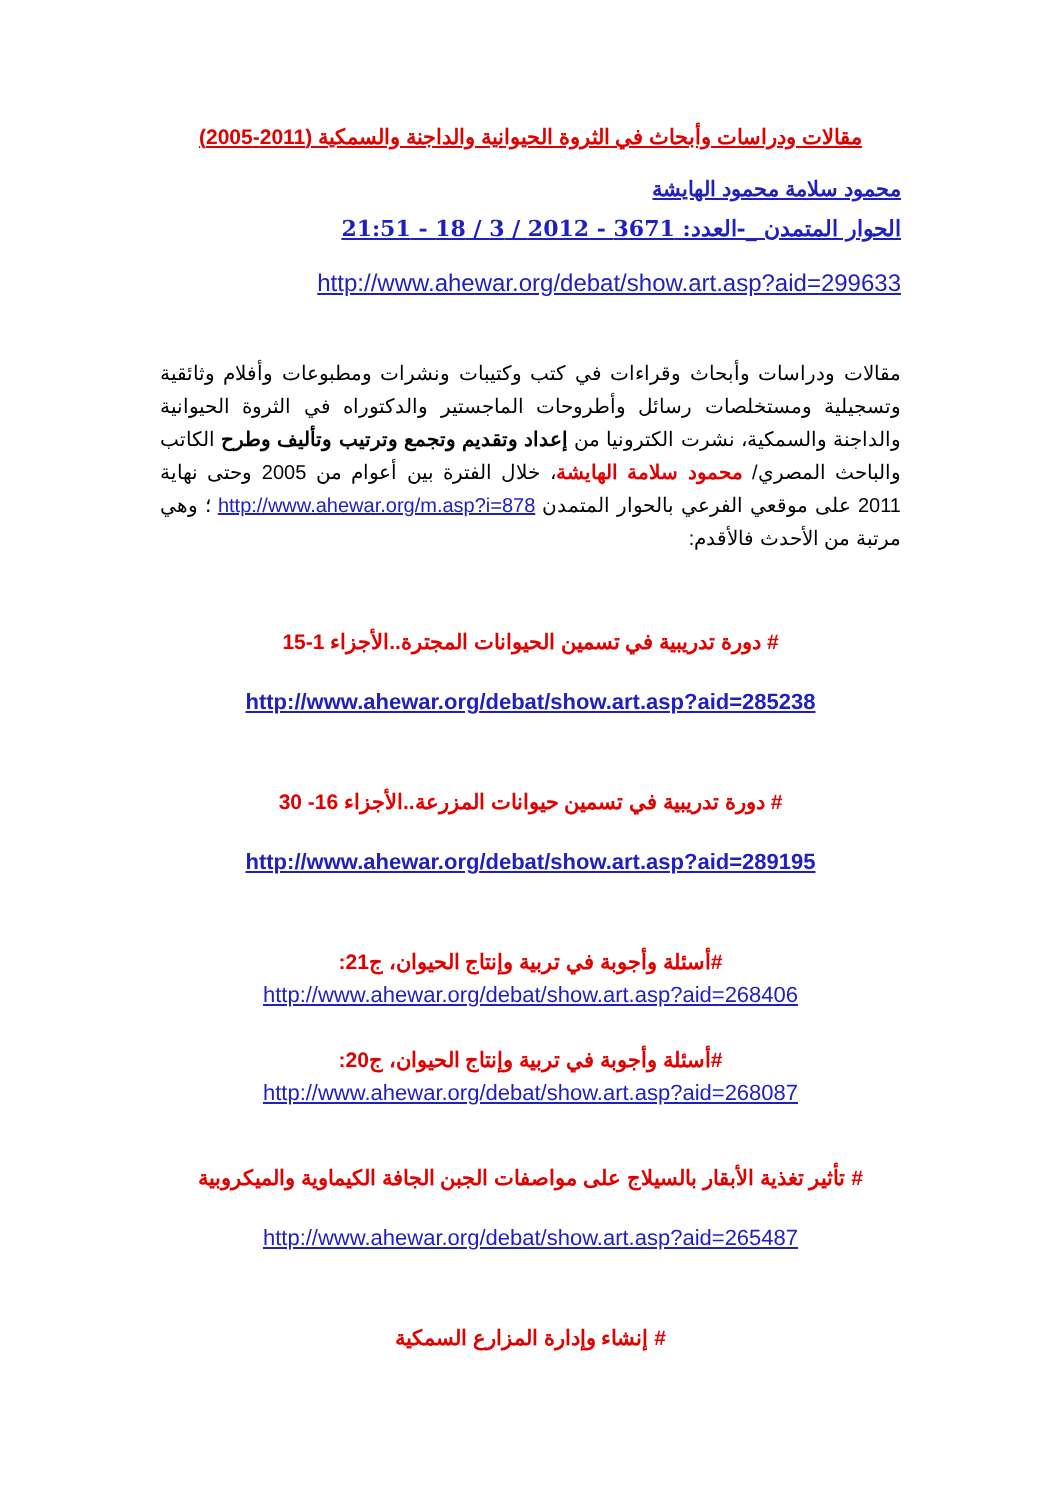مقالات ودراسات وأبحاث في الثروة الحيوانية والداجنة والسمكية (2011-2005)
محمود سلامة محمود الهايشة
الحوار المتمدن _-العدد: 3671 - 2012 / 3 / 18 - 21:51
http://www.ahewar.org/debat/show.art.asp?aid=299633
مقالات ودراسات وأبحاث وقراءات في كتب وكتيبات ونشرات ومطبوعات وأفلام وثائقية وتسجيلية ومستخلصات رسائل وأطروحات الماجستير والدكتوراه في الثروة الحيوانية والداجنة والسمكية، نشرت الكترونيا من إعداد وتقديم وتجمع وترتيب وتأليف وطرح الكاتب والباحث المصري/ محمود سلامة الهايشة، خلال الفترة بين أعوام من 2005 وحتى نهاية 2011 على موقعي الفرعي بالحوار المتمدن http://www.ahewar.org/m.asp?i=878 ؛ وهي مرتبة من الأحدث فالأقدم:
# دورة تدريبية في تسمين الحيوانات المجترة..الأجزاء 1-15
http://www.ahewar.org/debat/show.art.asp?aid=285238
# دورة تدريبية في تسمين حيوانات المزرعة..الأجزاء 16- 30
http://www.ahewar.org/debat/show.art.asp?aid=289195
#أسئلة وأجوبة في تربية وإنتاج الحيوان، ج21:
http://www.ahewar.org/debat/show.art.asp?aid=268406
#أسئلة وأجوبة في تربية وإنتاج الحيوان، ج20:
http://www.ahewar.org/debat/show.art.asp?aid=268087
# تأثير تغذية الأبقار بالسيلاج على مواصفات الجبن الجافة الكيماوية والميكروبية
http://www.ahewar.org/debat/show.art.asp?aid=265487
# إنشاء وإدارة المزارع السمكية